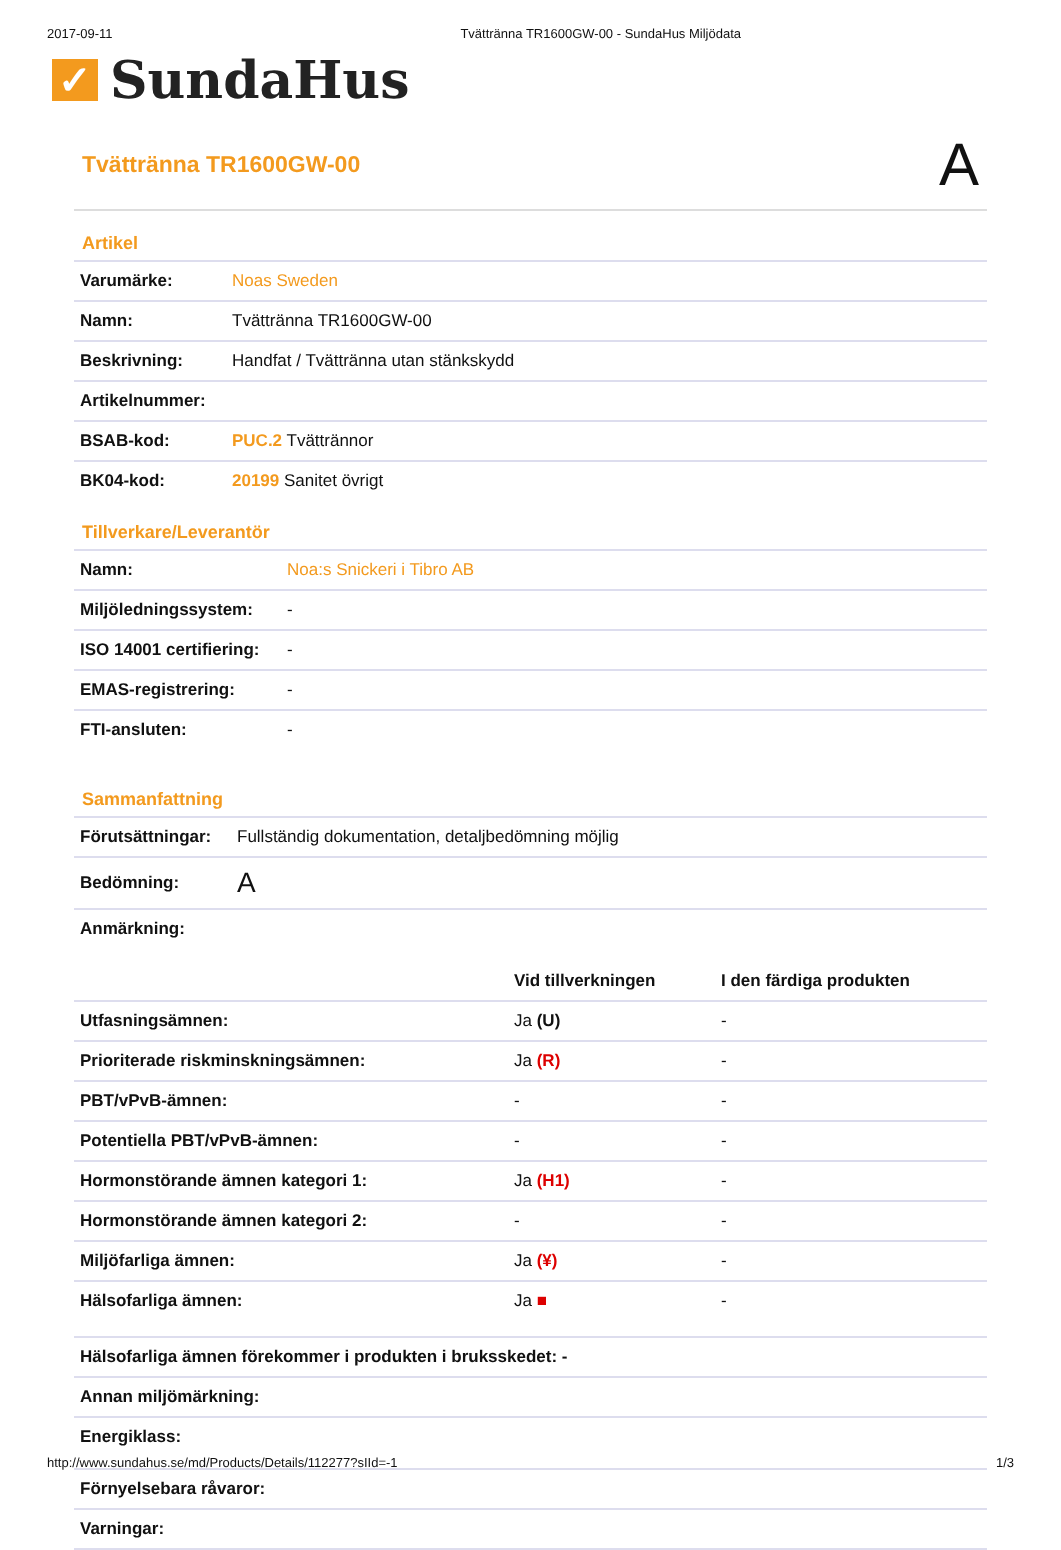2017-09-11 Tvättränna TR1600GW-00 - SundaHus Miljödata
✓
SundaHus
Tvättränna TR1600GW-00
A
Artikel
| Varumärke: | Noas Sweden |
| Namn: | Tvättränna TR1600GW-00 |
| Beskrivning: | Handfat / Tvättränna utan stänkskydd |
| Artikelnummer: | |
| BSAB-kod: | PUC.2 Tvättrännor |
| BK04-kod: | 20199 Sanitet övrigt |
Tillverkare/Leverantör
| Namn: | Noa:s Snickeri i Tibro AB |
| Miljöledningssystem: | - |
| ISO 14001 certifiering: | - |
| EMAS-registrering: | - |
| FTI-ansluten: | - |
Sammanfattning
| Förutsättningar: | Fullständig dokumentation, detaljbedömning möjlig |
| Bedömning: | A |
| Anmärkning: | |
| | Vid tillverkningen | I den färdiga produkten |
| --- | --- | --- |
| Utfasningsämnen: | Ja (U) | - |
| Prioriterade riskminskningsämnen: | Ja (R) | - |
| PBT/vPvB-ämnen: | - | - |
| Potentiella PBT/vPvB-ämnen: | - | - |
| Hormonstörande ämnen kategori 1: | Ja (H1) | - |
| Hormonstörande ämnen kategori 2: | - | - |
| Miljöfarliga ämnen: | Ja (¥) | - |
| Hälsofarliga ämnen: | Ja ■ | - |
| Hälsofarliga ämnen förekommer i produkten i bruksskedet: - |
| --- |
| Annan miljömärkning: |
| Energiklass: |
| Förnyelsebara råvaror: |
| Varningar: |
http://www.sundahus.se/md/Products/Details/112277?sIId=-1 1/3